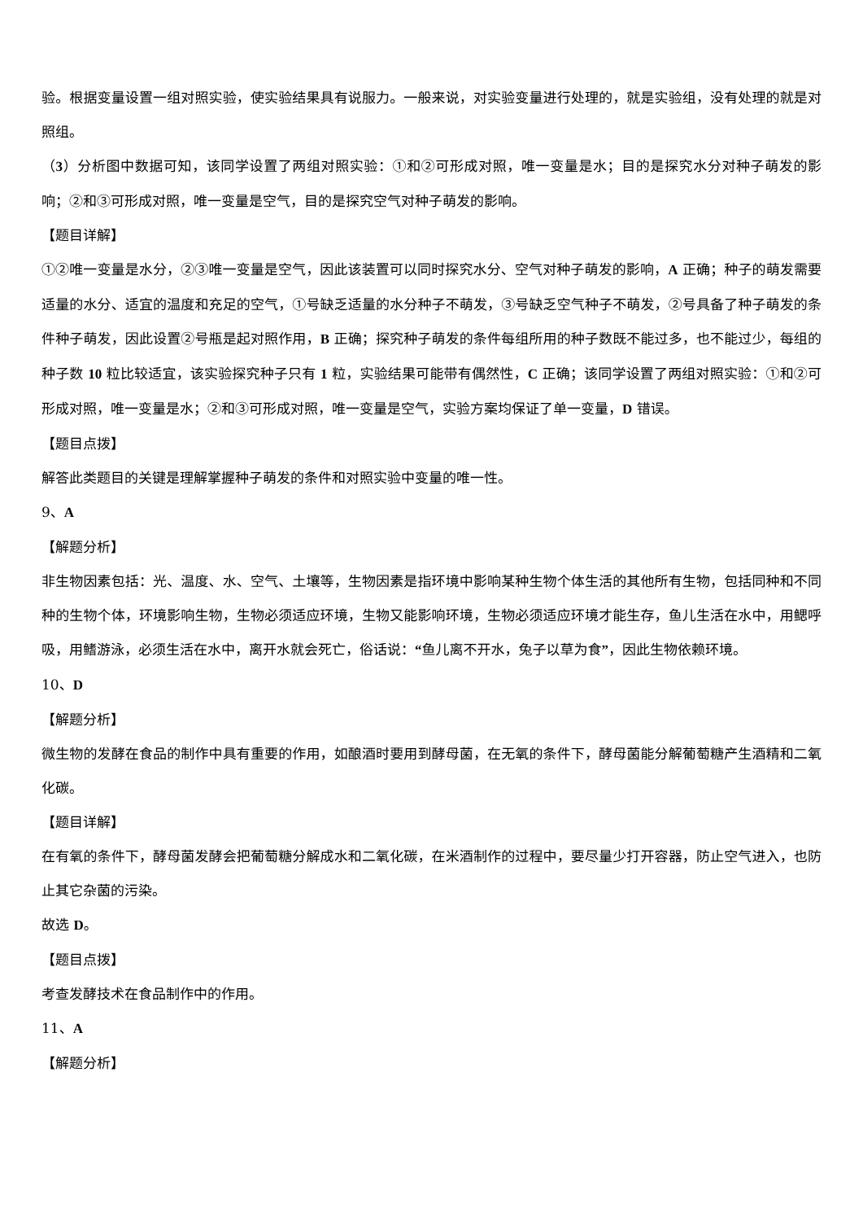验。根据变量设置一组对照实验，使实验结果具有说服力。一般来说，对实验变量进行处理的，就是实验组，没有处理的就是对照组。
（3）分析图中数据可知，该同学设置了两组对照实验：①和②可形成对照，唯一变量是水；目的是探究水分对种子萌发的影响；②和③可形成对照，唯一变量是空气，目的是探究空气对种子萌发的影响。
【题目详解】
①②唯一变量是水分，②③唯一变量是空气，因此该装置可以同时探究水分、空气对种子萌发的影响，A 正确；种子的萌发需要适量的水分、适宜的温度和充足的空气，①号缺乏适量的水分种子不萌发，③号缺乏空气种子不萌发，②号具备了种子萌发的条件种子萌发，因此设置②号瓶是起对照作用，B 正确；探究种子萌发的条件每组所用的种子数既不能过多，也不能过少，每组的种子数 10 粒比较适宜，该实验探究种子只有 1 粒，实验结果可能带有偶然性，C 正确；该同学设置了两组对照实验：①和②可形成对照，唯一变量是水；②和③可形成对照，唯一变量是空气，实验方案均保证了单一变量，D 错误。
【题目点拨】
解答此类题目的关键是理解掌握种子萌发的条件和对照实验中变量的唯一性。
9、A
【解题分析】
非生物因素包括：光、温度、水、空气、土壤等，生物因素是指环境中影响某种生物个体生活的其他所有生物，包括同种和不同种的生物个体，环境影响生物，生物必须适应环境，生物又能影响环境，生物必须适应环境才能生存，鱼儿生活在水中，用鳃呼吸，用鳍游泳，必须生活在水中，离开水就会死亡，俗话说：“鱼儿离不开水，兔子以草为食”，因此生物依赖环境。
10、D
【解题分析】
微生物的发酵在食品的制作中具有重要的作用，如酿酒时要用到酵母菌，在无氧的条件下，酵母菌能分解葡萄糖产生酒精和二氧化碳。
【题目详解】
在有氧的条件下，酵母菌发酵会把葡萄糖分解成水和二氧化碳，在米酒制作的过程中，要尽量少打开容器，防止空气进入，也防止其它杂菌的污染。
故选 D。
【题目点拨】
考查发酵技术在食品制作中的作用。
11、A
【解题分析】